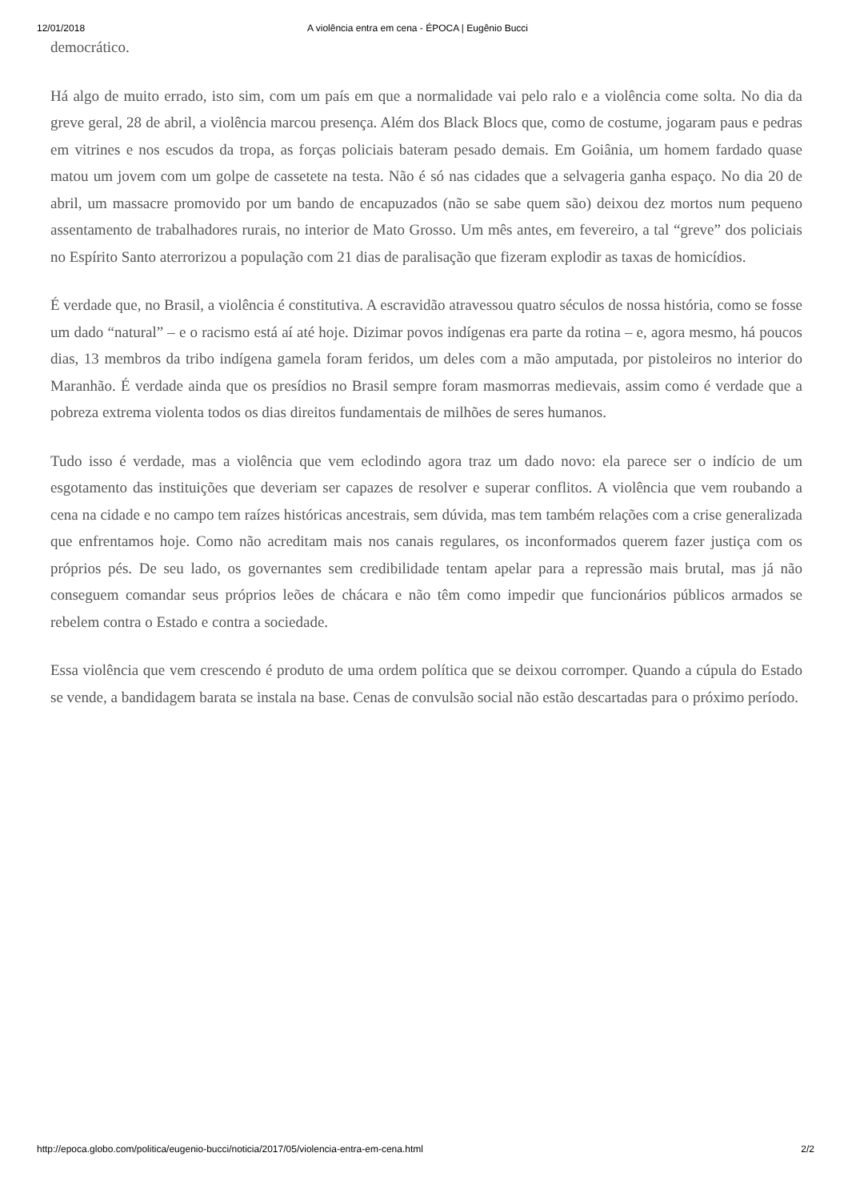12/01/2018 A violência entra em cena - ÉPOCA | Eugênio Bucci
democrático.
Há algo de muito errado, isto sim, com um país em que a normalidade vai pelo ralo e a violência come solta. No dia da greve geral, 28 de abril, a violência marcou presença. Além dos Black Blocs que, como de costume, jogaram paus e pedras em vitrines e nos escudos da tropa, as forças policiais bateram pesado demais. Em Goiânia, um homem fardado quase matou um jovem com um golpe de cassetete na testa. Não é só nas cidades que a selvageria ganha espaço. No dia 20 de abril, um massacre promovido por um bando de encapuzados (não se sabe quem são) deixou dez mortos num pequeno assentamento de trabalhadores rurais, no interior de Mato Grosso. Um mês antes, em fevereiro, a tal “greve” dos policiais no Espírito Santo aterrorizou a população com 21 dias de paralisação que fizeram explodir as taxas de homicídios.
É verdade que, no Brasil, a violência é constitutiva. A escravidão atravessou quatro séculos de nossa história, como se fosse um dado “natural” – e o racismo está aí até hoje. Dizimar povos indígenas era parte da rotina – e, agora mesmo, há poucos dias, 13 membros da tribo indígena gamela foram feridos, um deles com a mão amputada, por pistoleiros no interior do Maranhão. É verdade ainda que os presídios no Brasil sempre foram masmorras medievais, assim como é verdade que a pobreza extrema violenta todos os dias direitos fundamentais de milhões de seres humanos.
Tudo isso é verdade, mas a violência que vem eclodindo agora traz um dado novo: ela parece ser o indício de um esgotamento das instituições que deveriam ser capazes de resolver e superar conflitos. A violência que vem roubando a cena na cidade e no campo tem raízes históricas ancestrais, sem dúvida, mas tem também relações com a crise generalizada que enfrentamos hoje. Como não acreditam mais nos canais regulares, os inconformados querem fazer justiça com os próprios pés. De seu lado, os governantes sem credibilidade tentam apelar para a repressão mais brutal, mas já não conseguem comandar seus próprios leões de chácara e não têm como impedir que funcionários públicos armados se rebelem contra o Estado e contra a sociedade.
Essa violência que vem crescendo é produto de uma ordem política que se deixou corromper. Quando a cúpula do Estado se vende, a bandidagem barata se instala na base. Cenas de convulsão social não estão descartadas para o próximo período.
http://epoca.globo.com/politica/eugenio-bucci/noticia/2017/05/violencia-entra-em-cena.html 2/2